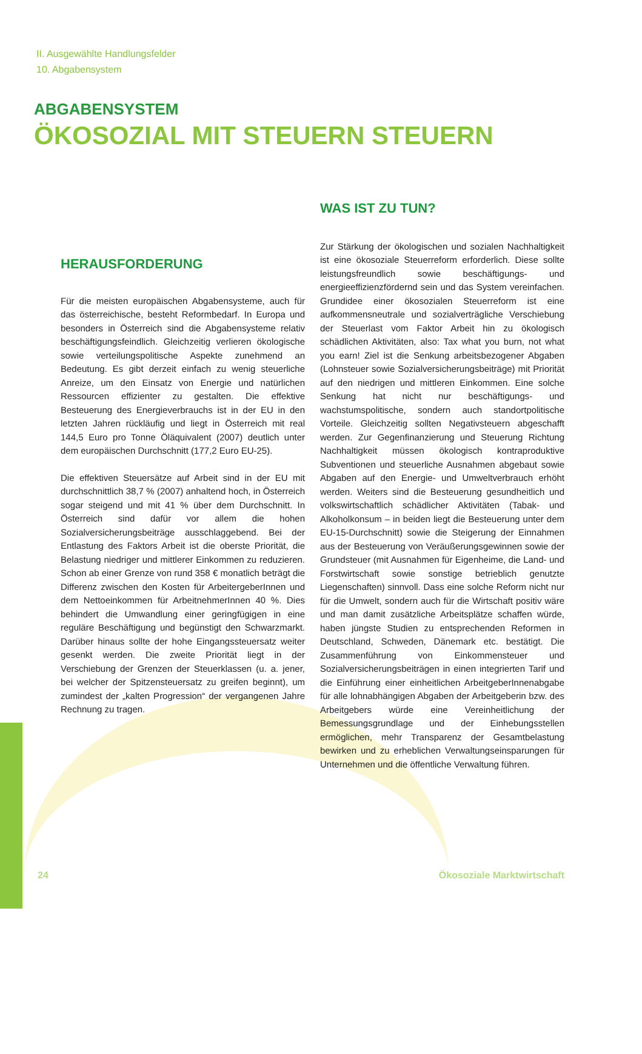II. Ausgewählte Handlungsfelder
10. Abgabensystem
ABGABENSYSTEM
ÖKOSOZIAL MIT STEUERN STEUERN
HERAUSFORDERUNG
Für die meisten europäischen Abgabensysteme, auch für das österreichische, besteht Reformbedarf. In Europa und besonders in Österreich sind die Abgabensysteme relativ beschäftigungsfeindlich. Gleichzeitig verlieren ökologische sowie verteilungspolitische Aspekte zunehmend an Bedeutung. Es gibt derzeit einfach zu wenig steuerliche Anreize, um den Einsatz von Energie und natürlichen Ressourcen effizienter zu gestalten. Die effektive Besteuerung des Energieverbrauchs ist in der EU in den letzten Jahren rückläufig und liegt in Österreich mit real 144,5 Euro pro Tonne Öläquivalent (2007) deutlich unter dem europäischen Durchschnitt (177,2 Euro EU-25).
Die effektiven Steuersätze auf Arbeit sind in der EU mit durchschnittlich 38,7 % (2007) anhaltend hoch, in Österreich sogar steigend und mit 41 % über dem Durchschnitt. In Österreich sind dafür vor allem die hohen Sozialversicherungsbeiträge ausschlaggebend. Bei der Entlastung des Faktors Arbeit ist die oberste Priorität, die Belastung niedriger und mittlerer Einkommen zu reduzieren. Schon ab einer Grenze von rund 358 € monatlich beträgt die Differenz zwischen den Kosten für ArbeitergeberInnen und dem Nettoeinkommen für ArbeitnehmerInnen 40 %. Dies behindert die Umwandlung einer geringfügigen in eine reguläre Beschäftigung und begünstigt den Schwarzmarkt. Darüber hinaus sollte der hohe Eingangssteuersatz weiter gesenkt werden. Die zweite Priorität liegt in der Verschiebung der Grenzen der Steuerklassen (u. a. jener, bei welcher der Spitzensteuersatz zu greifen beginnt), um zumindest der „kalten Progression“ der vergangenen Jahre Rechnung zu tragen.
WAS IST ZU TUN?
Zur Stärkung der ökologischen und sozialen Nachhaltigkeit ist eine ökosoziale Steuerreform erforderlich. Diese sollte leistungsfreundlich sowie beschäftigungs- und energieeffizienzfördernd sein und das System vereinfachen. Grundidee einer ökosozialen Steuerreform ist eine aufkommensneutrale und sozialverträgliche Verschiebung der Steuerlast vom Faktor Arbeit hin zu ökologisch schädlichen Aktivitäten, also: Tax what you burn, not what you earn! Ziel ist die Senkung arbeitsbezogener Abgaben (Lohnsteuer sowie Sozialversicherungsbeiträge) mit Priorität auf den niedrigen und mittleren Einkommen. Eine solche Senkung hat nicht nur beschäftigungs- und wachstumspolitische, sondern auch standortpolitische Vorteile. Gleichzeitig sollten Negativsteuern abgeschafft werden. Zur Gegenfinanzierung und Steuerung Richtung Nachhaltigkeit müssen ökologisch kontraproduktive Subventionen und steuerliche Ausnahmen abgebaut sowie Abgaben auf den Energie- und Umweltverbrauch erhöht werden. Weiters sind die Besteuerung gesundheitlich und volkswirtschaftlich schädlicher Aktivitäten (Tabak- und Alkoholkonsum – in beiden liegt die Besteuerung unter dem EU-15-Durchschnitt) sowie die Steigerung der Einnahmen aus der Besteuerung von Veräußerungsgewinnen sowie der Grundsteuer (mit Ausnahmen für Eigenheime, die Land- und Forstwirtschaft sowie sonstige betrieblich genutzte Liegenschaften) sinnvoll. Dass eine solche Reform nicht nur für die Umwelt, sondern auch für die Wirtschaft positiv wäre und man damit zusätzliche Arbeitsplätze schaffen würde, haben jüngste Studien zu entsprechenden Reformen in Deutschland, Schweden, Dänemark etc. bestätigt. Die Zusammenführung von Einkommensteuer und Sozialversicherungsbeiträgen in einen integrierten Tarif und die Einführung einer einheitlichen ArbeitgeberInnenabgabe für alle lohnabhängigen Abgaben der Arbeitgeberin bzw. des Arbeitgebers würde eine Vereinheitlichung der Bemessungsgrundlage und der Einhebungsstellen ermöglichen, mehr Transparenz der Gesamtbelastung bewirken und zu erheblichen Verwaltungseinsparungen für Unternehmen und die öffentliche Verwaltung führen.
24 Ökosoziale Marktwirtschaft